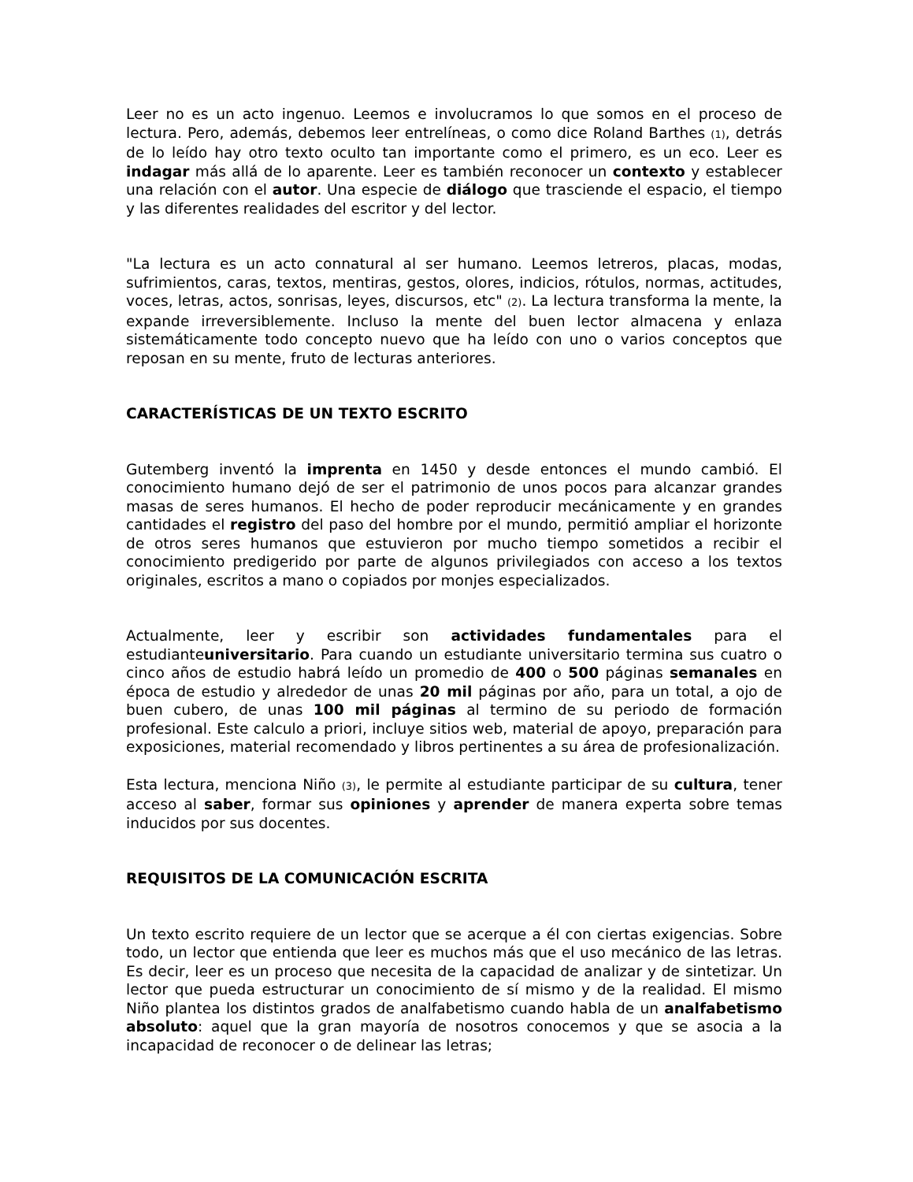Leer no es un acto ingenuo. Leemos e involucramos lo que somos en el proceso de lectura. Pero, además, debemos leer entrelíneas, o como dice Roland Barthes (1), detrás de lo leído hay otro texto oculto tan importante como el primero, es un eco. Leer es indagar más allá de lo aparente. Leer es también reconocer un contexto y establecer una relación con el autor. Una especie de diálogo que trasciende el espacio, el tiempo y las diferentes realidades del escritor y del lector.
"La lectura es un acto connatural al ser humano. Leemos letreros, placas, modas, sufrimientos, caras, textos, mentiras, gestos, olores, indicios, rótulos, normas, actitudes, voces, letras, actos, sonrisas, leyes, discursos, etc" (2). La lectura transforma la mente, la expande irreversiblemente. Incluso la mente del buen lector almacena y enlaza sistemáticamente todo concepto nuevo que ha leído con uno o varios conceptos que reposan en su mente, fruto de lecturas anteriores.
CARACTERÍSTICAS DE UN TEXTO ESCRITO
Gutemberg inventó la imprenta en 1450 y desde entonces el mundo cambió. El conocimiento humano dejó de ser el patrimonio de unos pocos para alcanzar grandes masas de seres humanos. El hecho de poder reproducir mecánicamente y en grandes cantidades el registro del paso del hombre por el mundo, permitió ampliar el horizonte de otros seres humanos que estuvieron por mucho tiempo sometidos a recibir el conocimiento predigerido por parte de algunos privilegiados con acceso a los textos originales, escritos a mano o copiados por monjes especializados.
Actualmente, leer y escribir son actividades fundamentales para el estudianteuniversitario. Para cuando un estudiante universitario termina sus cuatro o cinco años de estudio habrá leído un promedio de 400 o 500 páginas semanales en época de estudio y alrededor de unas 20 mil páginas por año, para un total, a ojo de buen cubero, de unas 100 mil páginas al termino de su periodo de formación profesional. Este calculo a priori, incluye sitios web, material de apoyo, preparación para exposiciones, material recomendado y libros pertinentes a su área de profesionalización.
Esta lectura, menciona Niño (3), le permite al estudiante participar de su cultura, tener acceso al saber, formar sus opiniones y aprender de manera experta sobre temas inducidos por sus docentes.
REQUISITOS DE LA COMUNICACIÓN ESCRITA
Un texto escrito requiere de un lector que se acerque a él con ciertas exigencias. Sobre todo, un lector que entienda que leer es muchos más que el uso mecánico de las letras. Es decir, leer es un proceso que necesita de la capacidad de analizar y de sintetizar. Un lector que pueda estructurar un conocimiento de sí mismo y de la realidad. El mismo Niño plantea los distintos grados de analfabetismo cuando habla de un analfabetismo absoluto: aquel que la gran mayoría de nosotros conocemos y que se asocia a la incapacidad de reconocer o de delinear las letras;